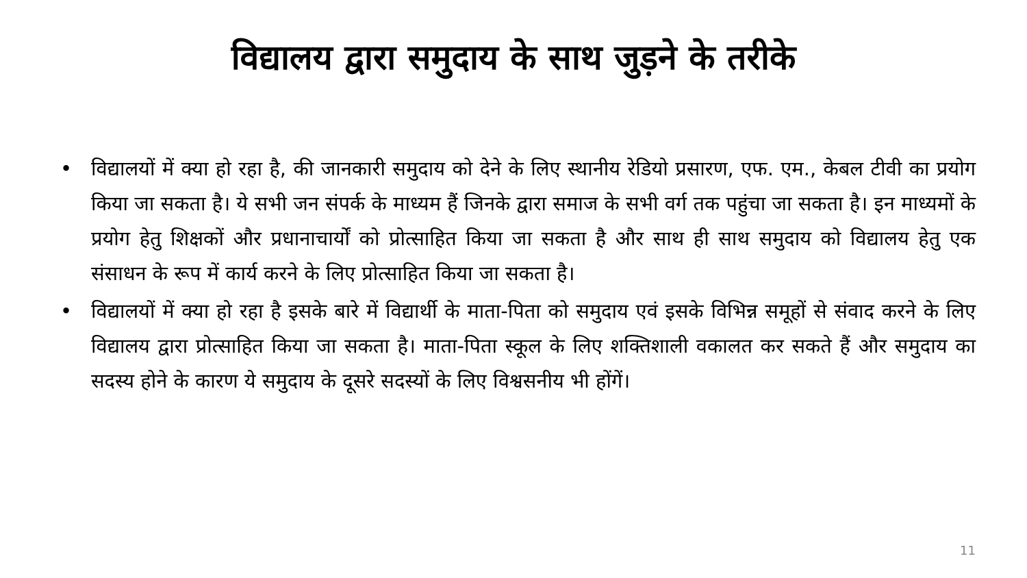विद्यालय द्वारा समुदाय के साथ जुड़ने के तरीके
• विद्यालयों में क्या हो रहा है, की जानकारी समुदाय को देने के लिए स्थानीय रेडियो प्रसारण, एफ. एम., केबल टीवी का प्रयोग किया जा सकता है। ये सभी जन संपर्क के माध्यम हैं जिनके द्वारा समाज के सभी वर्ग तक पहुंचा जा सकता है। इन माध्यमों के प्रयोग हेतु शिक्षकों और प्रधानाचार्यों को प्रोत्साहित किया जा सकता है और साथ ही साथ समुदाय को विद्यालय हेतु एक संसाधन के रूप में कार्य करने के लिए प्रोत्साहित किया जा सकता है।
• विद्यालयों में क्या हो रहा है इसके बारे में विद्यार्थी के माता-पिता को समुदाय एवं इसके विभिन्न समूहों से संवाद करने के लिए विद्यालय द्वारा प्रोत्साहित किया जा सकता है। माता-पिता स्कूल के लिए शक्तिशाली वकालत कर सकते हैं और समुदाय का सदस्य होने के कारण ये समुदाय के दूसरे सदस्यों के लिए विश्वसनीय भी होंगें।
11